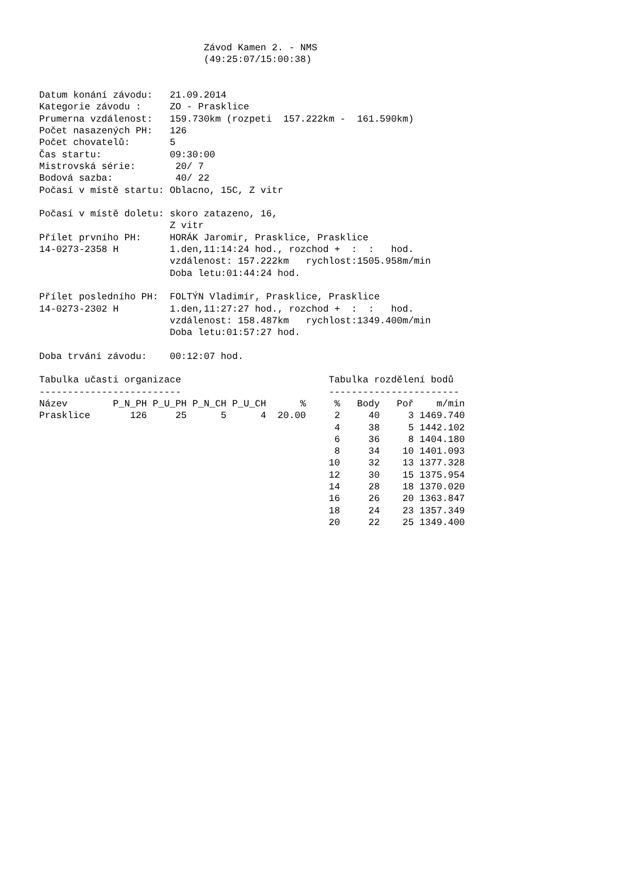Závod Kamen 2. - NMS
                             (49:25:07/15:00:38)


Datum konání závodu:   21.09.2014
Kategorie závodu :     ZO - Prasklice
Prumerna vzdálenost:   159.730km (rozpeti  157.222km -  161.590km)
Počet nasazených PH:   126
Počet chovatelů:       5
Čas startu:            09:30:00
Mistrovská série:       20/ 7
Bodová sazba:           40/ 22
Počasí v místě startu: Oblacno, 15C, Z vitr

Počasí v místě doletu: skoro zatazeno, 16,
                       Z vitr
Přílet prvního PH:     HORÁK Jaromir, Prasklice, Prasklice
14-0273-2358 H         1.den,11:14:24 hod., rozchod +  :  :   hod.
                       vzdálenost: 157.222km   rychlost:1505.958m/min
                       Doba letu:01:44:24 hod.

Přílet posledního PH:  FOLTÝN Vladimír, Prasklice, Prasklice
14-0273-2302 H         1.den,11:27:27 hod., rozchod +  :  :   hod.
                       vzdálenost: 158.487km   rychlost:1349.400m/min
                       Doba letu:01:57:27 hod.

Doba trvání závodu:    00:12:07 hod.

Tabulka učasti organizace                          Tabulka rozdělení bodů
-------------------------                          -----------------------
Název        P_N_PH P_U_PH P_N_CH P_U_CH      %     %   Body   Poř    m/min
Prasklice       126     25      5      4  20.00     2     40     3 1469.740
                                                    4     38     5 1442.102
                                                    6     36     8 1404.180
                                                    8     34    10 1401.093
                                                   10     32    13 1377.328
                                                   12     30    15 1375.954
                                                   14     28    18 1370.020
                                                   16     26    20 1363.847
                                                   18     24    23 1357.349
                                                   20     22    25 1349.400